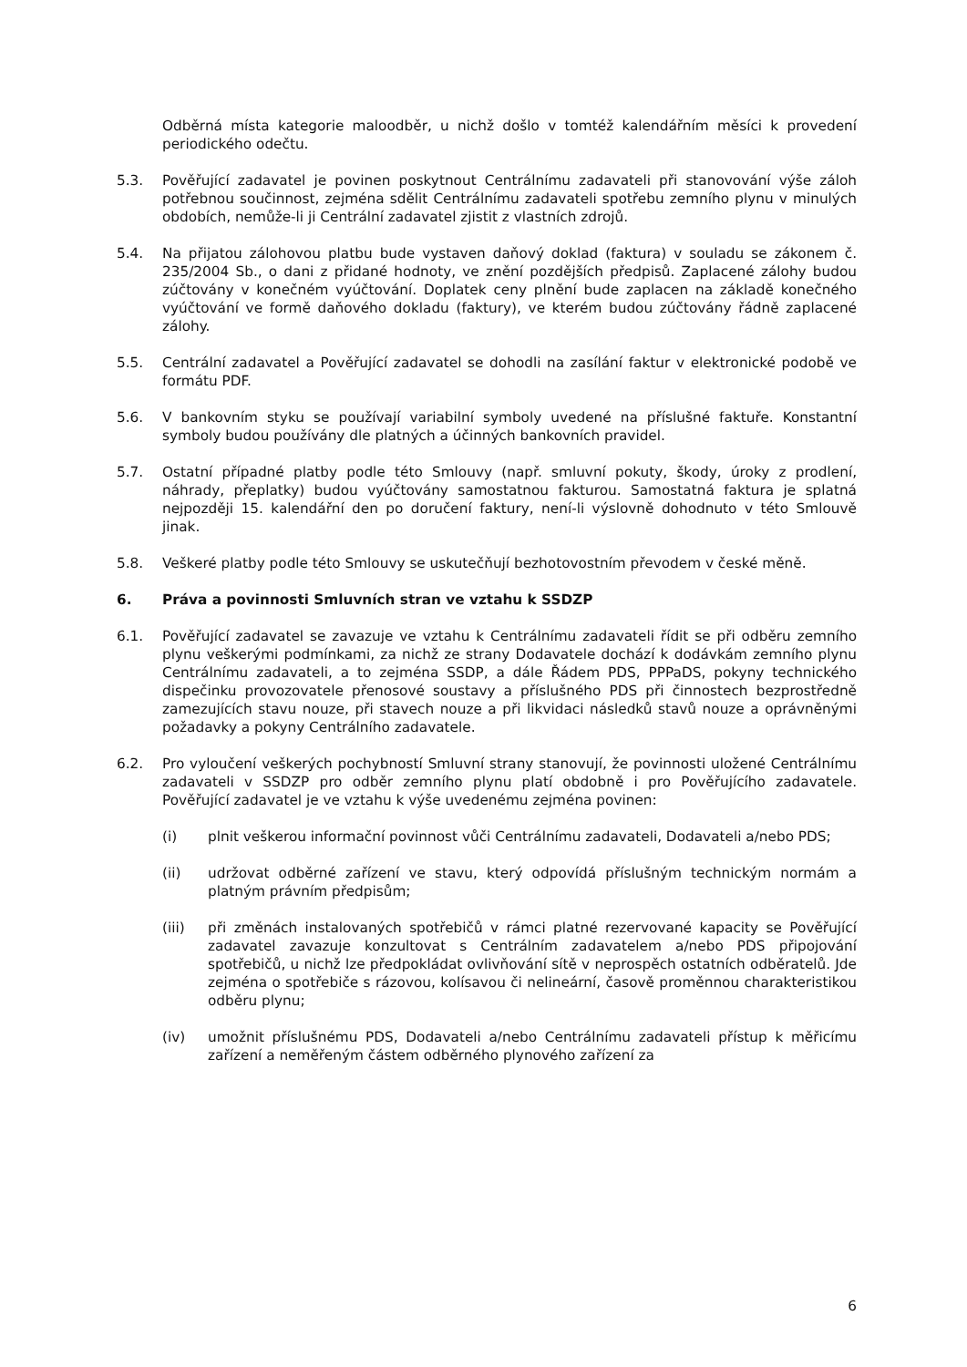Odběrná místa kategorie maloodběr, u nichž došlo v tomtéž kalendářním měsíci k provedení periodického odečtu.
5.3. Pověřující zadavatel je povinen poskytnout Centrálnímu zadavateli při stanovování výše záloh potřebnou součinnost, zejména sdělit Centrálnímu zadavateli spotřebu zemního plynu v minulých obdobích, nemůže-li ji Centrální zadavatel zjistit z vlastních zdrojů.
5.4. Na přijatou zálohovou platbu bude vystaven daňový doklad (faktura) v souladu se zákonem č. 235/2004 Sb., o dani z přidané hodnoty, ve znění pozdějších předpisů. Zaplacené zálohy budou zúčtovány v konečném vyúčtování. Doplatek ceny plnění bude zaplacen na základě konečného vyúčtování ve formě daňového dokladu (faktury), ve kterém budou zúčtovány řádně zaplacené zálohy.
5.5. Centrální zadavatel a Pověřující zadavatel se dohodli na zasílání faktur v elektronické podobě ve formátu PDF.
5.6. V bankovním styku se používají variabilní symboly uvedené na příslušné faktuře. Konstantní symboly budou používány dle platných a účinných bankovních pravidel.
5.7. Ostatní případné platby podle této Smlouvy (např. smluvní pokuty, škody, úroky z prodlení, náhrady, přeplatky) budou vyúčtovány samostatnou fakturou. Samostatná faktura je splatná nejpozději 15. kalendářní den po doručení faktury, není-li výslovně dohodnuto v této Smlouvě jinak.
5.8. Veškeré platby podle této Smlouvy se uskutečňují bezhotovostním převodem v české měně.
6. Práva a povinnosti Smluvních stran ve vztahu k SSDZP
6.1. Pověřující zadavatel se zavazuje ve vztahu k Centrálnímu zadavateli řídit se při odběru zemního plynu veškerými podmínkami, za nichž ze strany Dodavatele dochází k dodávkám zemního plynu Centrálnímu zadavateli, a to zejména SSDP, a dále Řádem PDS, PPPaDS, pokyny technického dispečinku provozovatele přenosové soustavy a příslušného PDS při činnostech bezprostředně zamezujících stavu nouze, při stavech nouze a při likvidaci následků stavů nouze a oprávněnými požadavky a pokyny Centrálního zadavatele.
6.2. Pro vyloučení veškerých pochybností Smluvní strany stanovují, že povinnosti uložené Centrálnímu zadavateli v SSDZP pro odběr zemního plynu platí obdobně i pro Pověřujícího zadavatele. Pověřující zadavatel je ve vztahu k výše uvedenému zejména povinen:
(i) plnit veškerou informační povinnost vůči Centrálnímu zadavateli, Dodavateli a/nebo PDS;
(ii) udržovat odběrné zařízení ve stavu, který odpovídá příslušným technickým normám a platným právním předpisům;
(iii) při změnách instalovaných spotřebičů v rámci platné rezervované kapacity se Pověřující zadavatel zavazuje konzultovat s Centrálním zadavatelem a/nebo PDS připojování spotřebičů, u nichž lze předpokládat ovlivňování sítě v neprospěch ostatních odběratelů. Jde zejména o spotřebiče s rázovou, kolísavou či nelineární, časově proměnnou charakteristikou odběru plynu;
(iv) umožnit příslušnému PDS, Dodavateli a/nebo Centrálnímu zadavateli přístup k měřicímu zařízení a neměřeným částem odběrného plynového zařízení za
6